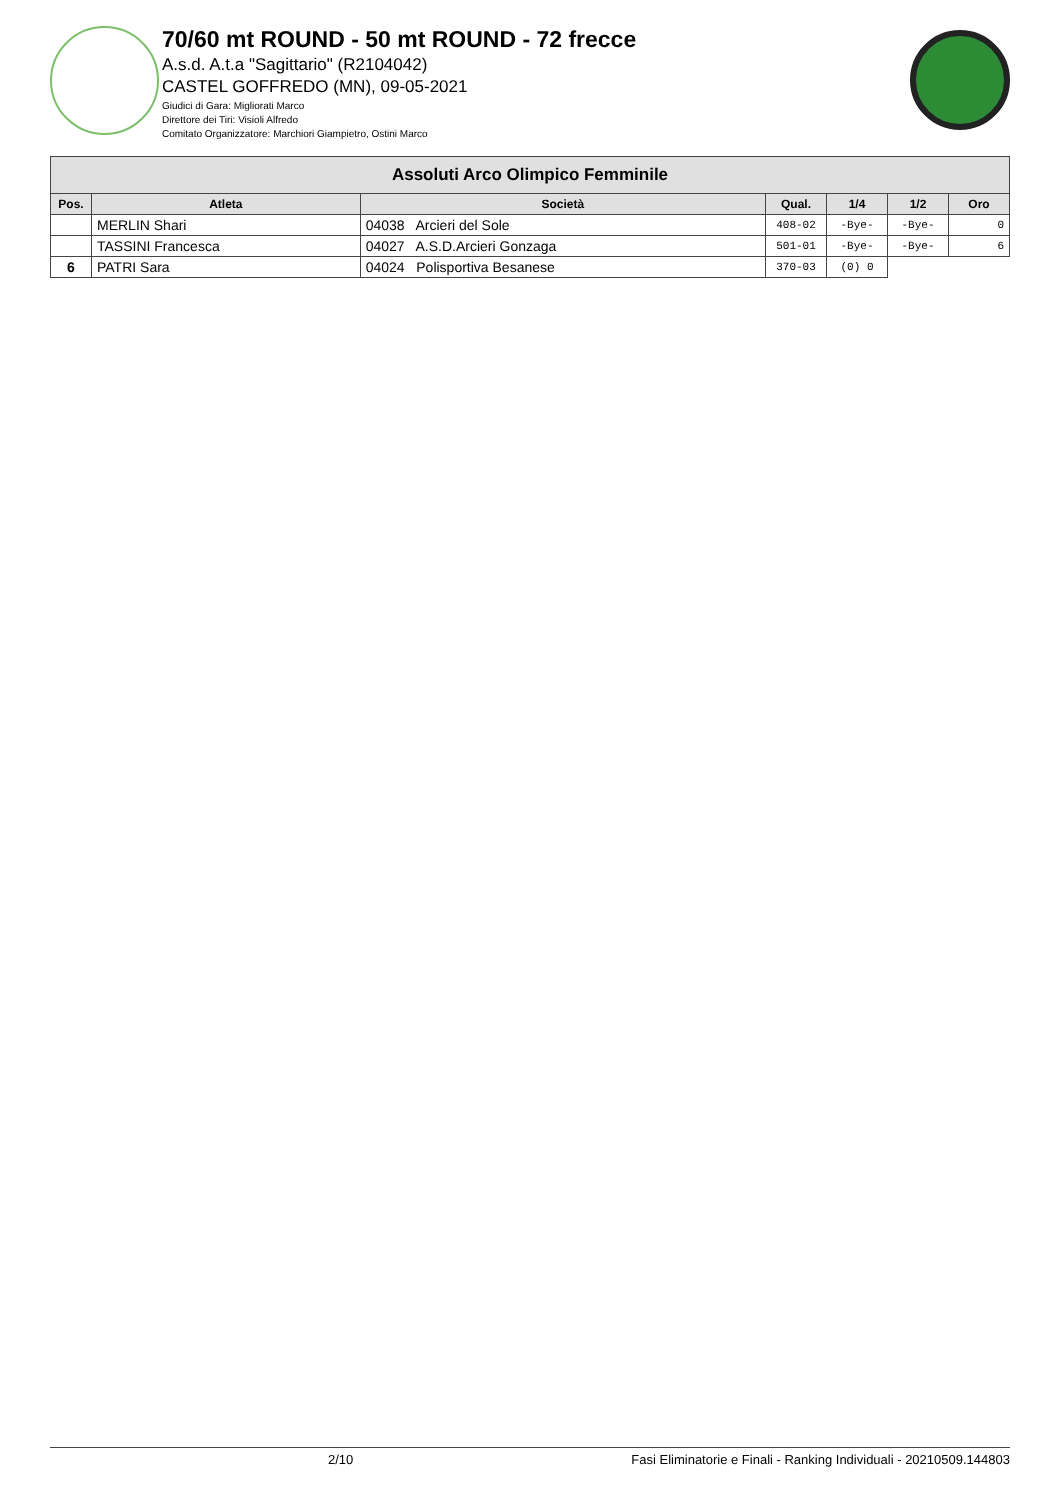70/60 mt ROUND - 50 mt ROUND - 72 frecce
A.s.d. A.t.a "Sagittario" (R2104042)
CASTEL GOFFREDO (MN), 09-05-2021
Giudici di Gara: Migliorati Marco
Direttore dei Tiri: Visioli Alfredo
Comitato Organizzatore: Marchiori Giampietro, Ostini Marco
| Assoluti Arco Olimpico Femminile | | | | | | |
| --- | --- | --- | --- | --- | --- | --- |
| Pos. | Atleta | Società | Qual. | 1/4 | 1/2 | Oro |
| | MERLIN Shari | 04038 Arcieri del Sole | 408-02 | -Bye- | -Bye- | 0 |
| | TASSINI Francesca | 04027 A.S.D.Arcieri Gonzaga | 501-01 | -Bye- | -Bye- | 6 |
| 6 | PATRI Sara | 04024 Polisportiva Besanese | 370-03 | (0) 0 | | |
2/10 Fasi Eliminatorie e Finali - Ranking Individuali - 20210509.144803